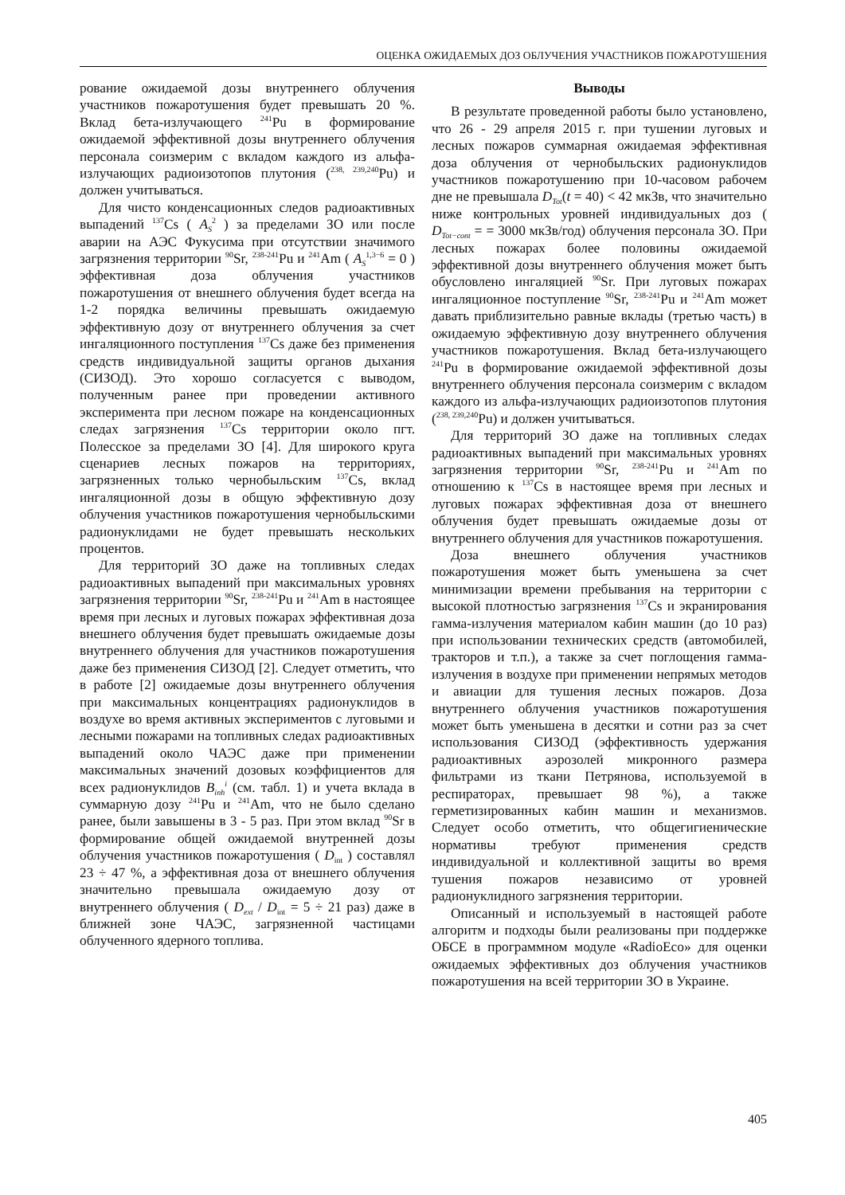ОЦЕНКА ОЖИДАЕМЫХ ДОЗ ОБЛУЧЕНИЯ УЧАСТНИКОВ ПОЖАРОТУШЕНИЯ
рование ожидаемой дозы внутреннего облучения участников пожаротушения будет превышать 20 %. Вклад бета-излучающего <sup>241</sup>Pu в формирование ожидаемой эффективной дозы внутреннего облучения персонала соизмерим с вкладом каждого из альфа-излучающих радиоизотопов плутония (<sup>238, 239,240</sup>Pu) и должен учитываться.
Для чисто конденсационных следов радиоактивных выпадений <sup>137</sup>Cs ( A<sub>S</sub><sup>2</sup> ) за пределами ЗО или после аварии на АЭС Фукусима при отсутствии значимого загрязнения территории <sup>90</sup>Sr, <sup>238-241</sup>Pu и <sup>241</sup>Am ( A<sub>S</sub><sup>1,3−6</sup> = 0 ) эффективная доза облучения участников пожаротушения от внешнего облучения будет всегда на 1-2 порядка величины превышать ожидаемую эффективную дозу от внутреннего облучения за счет ингаляционного поступления <sup>137</sup>Cs даже без применения средств индивидуальной защиты органов дыхания (СИЗОД). Это хорошо согласуется с выводом, полученным ранее при проведении активного эксперимента при лесном пожаре на конденсационных следах загрязнения <sup>137</sup>Cs территории около пгт. Полесское за пределами ЗО [4]. Для широкого круга сценариев лесных пожаров на территориях, загрязненных только чернобыльским <sup>137</sup>Cs, вклад ингаляционной дозы в общую эффективную дозу облучения участников пожаротушения чернобыльскими радионуклидами не будет превышать нескольких процентов.
Для территорий ЗО даже на топливных следах радиоактивных выпадений при максимальных уровнях загрязнения территории <sup>90</sup>Sr, <sup>238-241</sup>Pu и <sup>241</sup>Am в настоящее время при лесных и луговых пожарах эффективная доза внешнего облучения будет превышать ожидаемые дозы внутреннего облучения для участников пожаротушения даже без применения СИЗОД [2]. Следует отметить, что в работе [2] ожидаемые дозы внутреннего облучения при максимальных концентрациях радионуклидов в воздухе во время активных экспериментов с луговыми и лесными пожарами на топливных следах радиоактивных выпадений около ЧАЭС даже при применении максимальных значений дозовых коэффициентов для всех радионуклидов B<sub>inh</sub><sup>i</sup> (см. табл. 1) и учета вклада в суммарную дозу <sup>241</sup>Pu и <sup>241</sup>Am, что не было сделано ранее, были завышены в 3 - 5 раз. При этом вклад <sup>90</sup>Sr в формирование общей ожидаемой внутренней дозы облучения участников пожаротушения ( D<sub>int</sub> ) составлял 23 ÷ 47 %, а эффективная доза от внешнего облучения значительно превышала ожидаемую дозу от внутреннего облучения ( D<sub>ext</sub> / D<sub>int</sub> = 5 ÷ 21 раз) даже в ближней зоне ЧАЭС, загрязненной частицами облученного ядерного топлива.
Выводы
В результате проведенной работы было установлено, что 26 - 29 апреля 2015 г. при тушении луговых и лесных пожаров суммарная ожидаемая эффективная доза облучения от чернобыльских радионуклидов участников пожаротушению при 10-часовом рабочем дне не превышала D<sub>Tot</sub>(t = 40) < 42 мкЗв, что значительно ниже контрольных уровней индивидуальных доз ( D<sub>Tot−cont</sub> = = 3000 мкЗв/год) облучения персонала ЗО. При лесных пожарах более половины ожидаемой эффективной дозы внутреннего облучения может быть обусловлено ингаляцией <sup>90</sup>Sr. При луговых пожарах ингаляционное поступление <sup>90</sup>Sr, <sup>238-241</sup>Pu и <sup>241</sup>Am может давать приблизительно равные вклады (третью часть) в ожидаемую эффективную дозу внутреннего облучения участников пожаротушения. Вклад бета-излучающего <sup>241</sup>Pu в формирование ожидаемой эффективной дозы внутреннего облучения персонала соизмерим с вкладом каждого из альфа-излучающих радиоизотопов плутония (<sup>238, 239,240</sup>Pu) и должен учитываться.
Для территорий ЗО даже на топливных следах радиоактивных выпадений при максимальных уровнях загрязнения территории <sup>90</sup>Sr, <sup>238-241</sup>Pu и <sup>241</sup>Am по отношению к <sup>137</sup>Cs в настоящее время при лесных и луговых пожарах эффективная доза от внешнего облучения будет превышать ожидаемые дозы от внутреннего облучения для участников пожаротушения.
Доза внешнего облучения участников пожаротушения может быть уменьшена за счет минимизации времени пребывания на территории с высокой плотностью загрязнения <sup>137</sup>Cs и экранирования гамма-излучения материалом кабин машин (до 10 раз) при использовании технических средств (автомобилей, тракторов и т.п.), а также за счет поглощения гамма-излучения в воздухе при применении непрямых методов и авиации для тушения лесных пожаров. Доза внутреннего облучения участников пожаротушения может быть уменьшена в десятки и сотни раз за счет использования СИЗОД (эффективность удержания радиоактивных аэрозолей микронного размера фильтрами из ткани Петрянова, используемой в респираторах, превышает 98 %), а также герметизированных кабин машин и механизмов. Следует особо отметить, что общегигиенические нормативы требуют применения средств индивидуальной и коллективной защиты во время тушения пожаров независимо от уровней радионуклидного загрязнения территории.
Описанный и используемый в настоящей работе алгоритм и подходы были реализованы при поддержке ОБСЕ в программном модуле «RadioEco» для оценки ожидаемых эффективных доз облучения участников пожаротушения на всей территории ЗО в Украине.
405